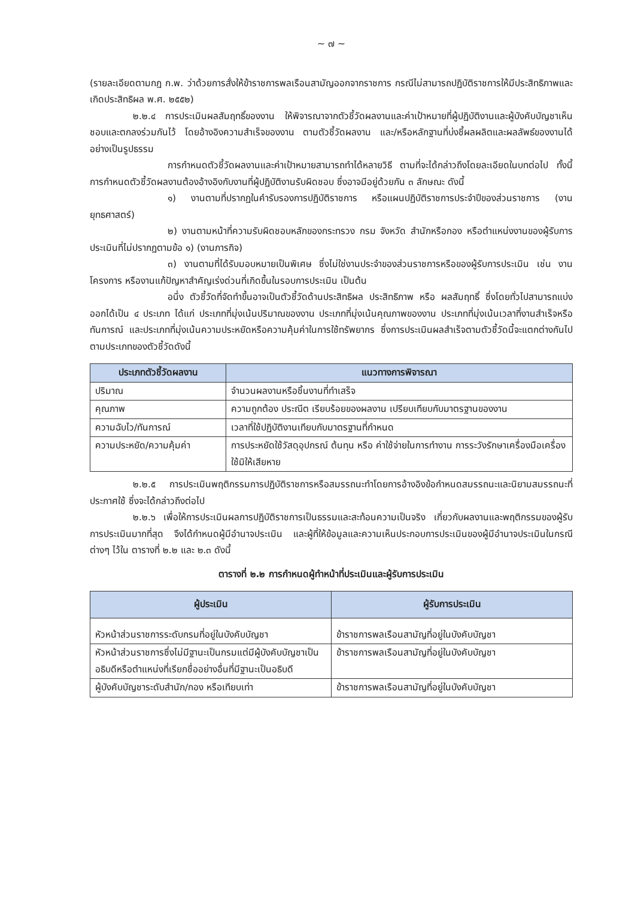~ ๗ ~
(รายละเอียดตามกฎ ก.พ. ว่าด้วยการสั่งให้ข้าราชการพลเรือนสามัญออกจากราชการ กรณีไม่สามารถปฏิบัติราชการให้มีประสิทธิภาพและเกิดประสิทธิผล พ.ศ. ๒๕๕๒)
๒.๒.๔ การประเมินผลสัมฤทธิ์ของงาน ให้พิจารณาจากตัวชี้วัดผลงานและค่าเป้าหมายที่ผู้ปฏิบัติงานและผู้บังคับบัญชาเห็นชอบและตกลงร่วมกันไว้ โดยอ้างอิงความสำเร็จของงาน ตามตัวชี้วัดผลงาน และ/หรือหลักฐานที่บ่งชี้ผลผลิตและผลลัพธ์ของงานได้อย่างเป็นรูปธรรม
การกำหนดตัวชี้วัดผลงานและค่าเป้าหมายสามารถทำได้หลายวิธี ตามที่จะได้กล่าวถึงโดยละเอียดในบทต่อไป ทั้งนี้ การกำหนดตัวชี้วัดผลงานต้องอ้างอิงกับงานที่ผู้ปฏิบัติงานรับผิดชอบ ซึ่งอาจมีอยู่ด้วยกัน ๓ ลักษณะ ดังนี้
๑) งานตามที่ปรากฏในคำรับรองการปฏิบัติราชการ หรือแผนปฏิบัติราชการประจำปีของส่วนราชการ (งานยุทธศาสตร์)
๒) งานตามหน้าที่ความรับผิดชอบหลักของกระทรวง กรม จังหวัด สำนักหรือกอง หรือตำแหน่งงานของผู้รับการประเมินที่ไม่ปรากฏตามข้อ ๑) (งานภารกิจ)
๓) งานตามที่ได้รับมอบหมายเป็นพิเศษ ซึ่งไม่ใช่งานประจำของส่วนราชการหรือของผู้รับการประเมิน เช่น งานโครงการ หรืองานแก้ปัญหาสำคัญเร่งด่วนที่เกิดขึ้นในรอบการประเมิน เป็นต้น
อนึ่ง ตัวชี้วัดที่จัดทำขึ้นอาจเป็นตัวชี้วัดด้านประสิทธิผล ประสิทธิภาพ หรือ ผลสัมฤทธิ์ ซึ่งโดยทั่วไปสามารถแบ่งออกได้เป็น ๔ ประเภท ได้แก่ ประเภทที่มุ่งเน้นปริมาณของงาน ประเภทที่มุ่งเน้นคุณภาพของงาน ประเภทที่มุ่งเน้นเวลาที่งานสำเร็จหรือทันการณ์ และประเภทที่มุ่งเน้นความประหยัดหรือความคุ้มค่าในการใช้ทรัพยากร ซึ่งการประเมินผลสำเร็จตามตัวชี้วัดนี้จะแตกต่างกันไปตามประเภทของตัวชี้วัดดังนี้
| ประเภทตัวชี้วัดผลงาน | แนวทางการพิจารณา |
| --- | --- |
| ปริมาณ | จำนวนผลงานหรือชิ้นงานที่ทำเสร็จ |
| คุณภาพ | ความถูกต้อง ประณีต เรียบร้อยของผลงาน เปรียบเทียบกับมาตรฐานของงาน |
| ความฉับไว/ทันการณ์ | เวลาที่ใช้ปฏิบัติงานเทียบกับมาตรฐานที่กำหนด |
| ความประหยัด/ความคุ้มค่า | การประหยัดใช้วัสดุอุปกรณ์ ต้นทุน หรือ ค่าใช้จ่ายในการทำงาน การระวังรักษาเครื่องมือเครื่องใช้มิให้เสียหาย |
๒.๒.๕ การประเมินพฤติกรรมการปฏิบัติราชการหรือสมรรถนะทำโดยการอ้างอิงข้อกำหนดสมรรถนะและนิยามสมรรถนะที่ประกาศใช้ ซึ่งจะได้กล่าวถึงต่อไป
๒.๒.๖ เพื่อให้การประเมินผลการปฏิบัติราชการเป็นธรรมและสะท้อนความเป็นจริง เกี่ยวกับผลงานและพฤติกรรมของผู้รับการประเมินมากที่สุด จึงได้กำหนดผู้มีอำนาจประเมิน และผู้ที่ให้ข้อมูลและความเห็นประกอบการประเมินของผู้มีอำนาจประเมินในกรณีต่างๆ ไว้ใน ตารางที่ ๒.๒ และ ๒.๓ ดังนี้
ตารางที่ ๒.๒ การกำหนดผู้ทำหน้าที่ประเมินและผู้รับการประเมิน
| ผู้ประเมิน | ผู้รับการประเมิน |
| --- | --- |
| หัวหน้าส่วนราชการระดับกรมที่อยู่ในบังคับบัญชา | ข้าราชการพลเรือนสามัญที่อยู่ในบังคับบัญชา |
| หัวหน้าส่วนราชการซึ่งไม่มีฐานะเป็นกรมแต่มีผู้บังคับบัญชาเป็นอธิบดีหรือตำแหน่งที่เรียกชื่ออย่างอื่นที่มีฐานะเป็นอธิบดี | ข้าราชการพลเรือนสามัญที่อยู่ในบังคับบัญชา |
| ผู้บังคับบัญชาระดับสำนัก/กอง หรือเทียบเท่า | ข้าราชการพลเรือนสามัญที่อยู่ในบังคับบัญชา |